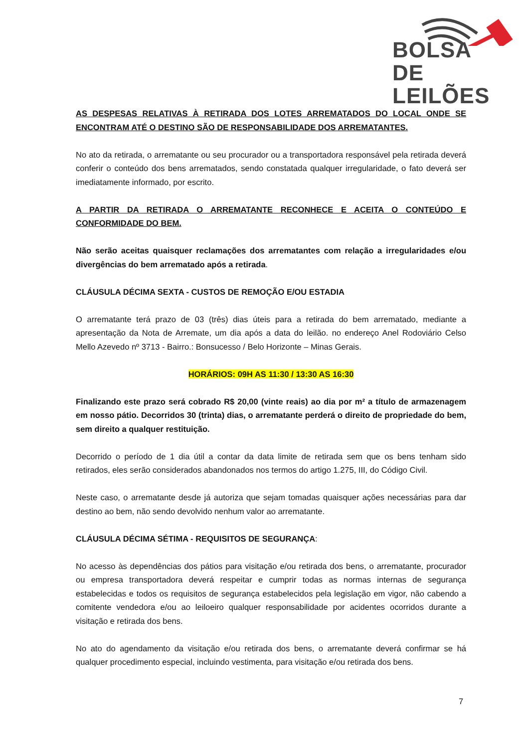BOLSA
DE LEILÕES
AS DESPESAS RELATIVAS À RETIRADA DOS LOTES ARREMATADOS DO LOCAL ONDE SE ENCONTRAM ATÉ O DESTINO SÃO DE RESPONSABILIDADE DOS ARREMATANTES.
No ato da retirada, o arrematante ou seu procurador ou a transportadora responsável pela retirada deverá conferir o conteúdo dos bens arrematados, sendo constatada qualquer irregularidade, o fato deverá ser imediatamente informado, por escrito.
A PARTIR DA RETIRADA O ARREMATANTE RECONHECE E ACEITA O CONTEÚDO E CONFORMIDADE DO BEM.
Não serão aceitas quaisquer reclamações dos arrematantes com relação a irregularidades e/ou divergências do bem arrematado após a retirada.
CLÁUSULA DÉCIMA SEXTA - CUSTOS DE REMOÇÃO E/OU ESTADIA
O arrematante terá prazo de 03 (três) dias úteis para a retirada do bem arrematado, mediante a apresentação da Nota de Arremate, um dia após a data do leilão. no endereço Anel Rodoviário Celso Mello Azevedo nº 3713 - Bairro.: Bonsucesso / Belo Horizonte – Minas Gerais.
HORÁRIOS: 09H AS 11:30 / 13:30 AS 16:30
Finalizando este prazo será cobrado R$ 20,00 (vinte reais) ao dia por m² a título de armazenagem em nosso pátio. Decorridos 30 (trinta) dias, o arrematante perderá o direito de propriedade do bem, sem direito a qualquer restituição.
Decorrido o período de 1 dia útil a contar da data limite de retirada sem que os bens tenham sido retirados, eles serão considerados abandonados nos termos do artigo 1.275, III, do Código Civil.
Neste caso, o arrematante desde já autoriza que sejam tomadas quaisquer ações necessárias para dar destino ao bem, não sendo devolvido nenhum valor ao arrematante.
CLÁUSULA DÉCIMA SÉTIMA - REQUISITOS DE SEGURANÇA:
No acesso às dependências dos pátios para visitação e/ou retirada dos bens, o arrematante, procurador ou empresa transportadora deverá respeitar e cumprir todas as normas internas de segurança estabelecidas e todos os requisitos de segurança estabelecidos pela legislação em vigor, não cabendo a comitente vendedora e/ou ao leiloeiro qualquer responsabilidade por acidentes ocorridos durante a visitação e retirada dos bens.
No ato do agendamento da visitação e/ou retirada dos bens, o arrematante deverá confirmar se há qualquer procedimento especial, incluindo vestimenta, para visitação e/ou retirada dos bens.
7